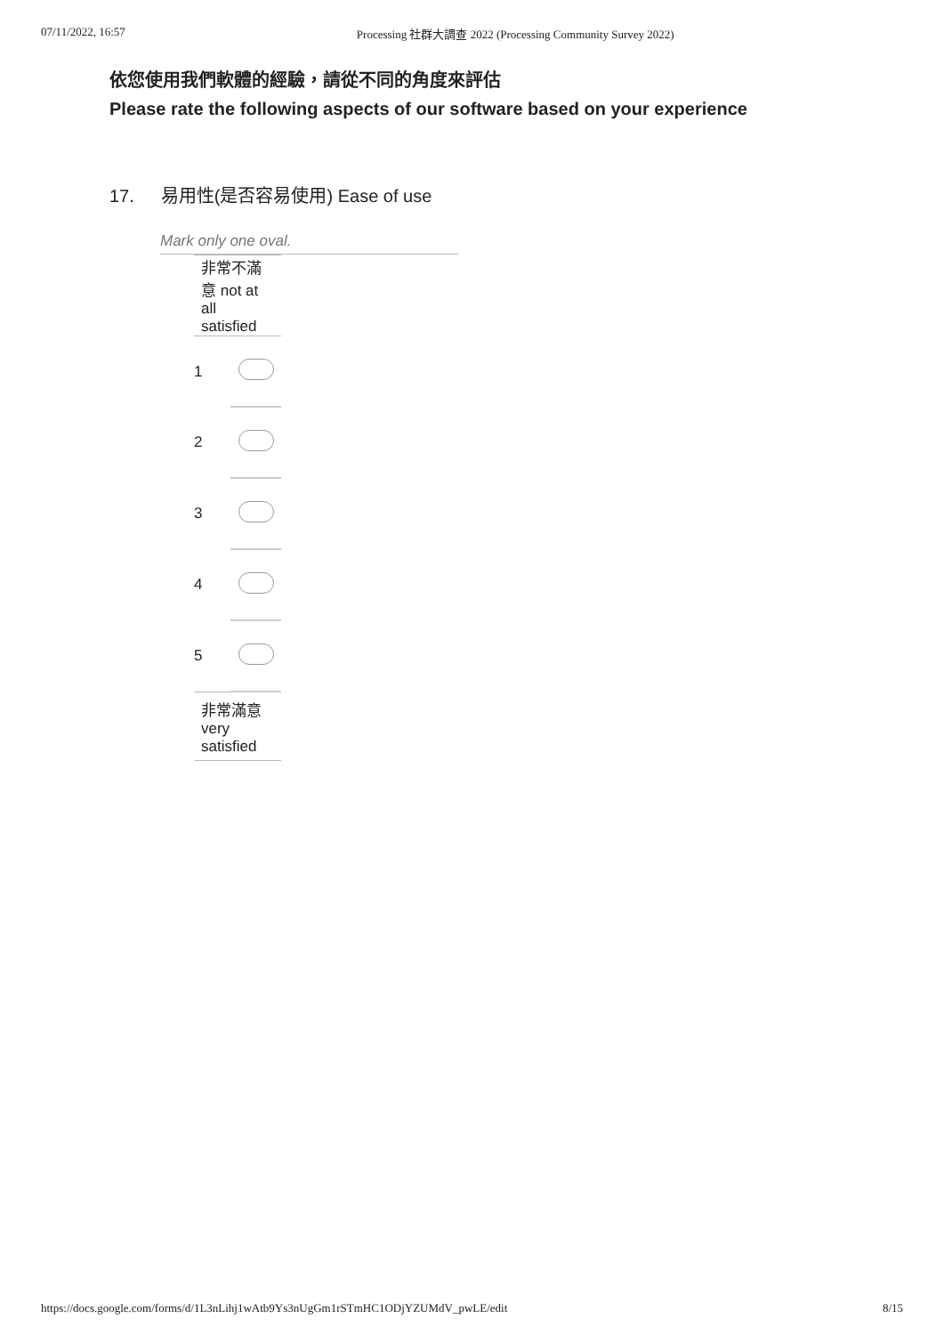07/11/2022, 16:57 Processing 社群大調查 2022 (Processing Community Survey 2022)
依您使用我們軟體的經驗，請從不同的角度來評估
Please rate the following aspects of our software based on your experience
17. 易用性(是否容易使用) Ease of use
Mark only one oval.
| 非常不滿意 not at all satisfied | |
| 1 | |
| 2 | |
| 3 | |
| 4 | |
| 5 | |
| 非常滿意 very satisfied | |
https://docs.google.com/forms/d/1L3nLihj1wAtb9Ys3nUgGm1rSTmHC1ODjYZUMdV_pwLE/edit 8/15